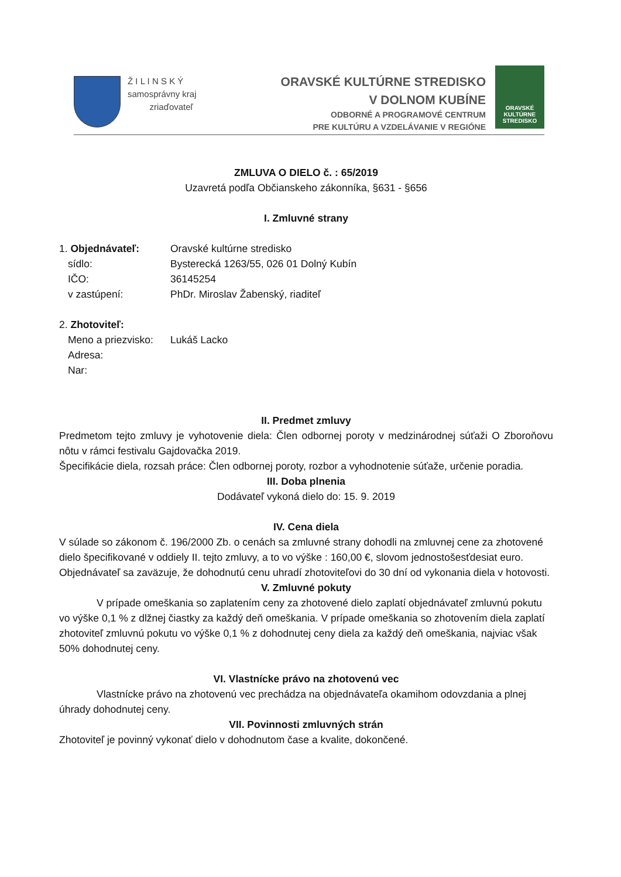Ž I L I N S K Ý
samosprávny kraj
zriaďovateľ
ORAVSKÉ KULTÚRNE STREDISKO
V DOLNOM KUBÍNE
ODBORNÉ A PROGRAMOVÉ CENTRUM
PRE KULTÚRU A VZDELÁVANIE V REGIÓNE
ORAVSKÉ
KULTÚRNE
STREDISKO
ZMLUVA O DIELO č. : 65/2019
Uzavretá podľa Občianskeho zákonníka, §631 - §656
I. Zmluvné strany
1. Objednávateľ: Oravské kultúrne stredisko
sídlo: Bysterecká 1263/55, 026 01 Dolný Kubín
IČO: 36145254
v zastúpení: PhDr. Miroslav Žabenský, riaditeľ
2. Zhotoviteľ:
Meno a priezvisko: Lukáš Lacko
Adresa:
Nar:
II. Predmet zmluvy
Predmetom tejto zmluvy je vyhotovenie diela: Člen odbornej poroty v medzinárodnej súťaži O Zboroňovu nôtu v rámci festivalu Gajdovačka 2019.
Špecifikácie diela, rozsah práce: Člen odbornej poroty, rozbor a vyhodnotenie súťaže, určenie poradia.
III. Doba plnenia
Dodávateľ vykoná dielo do: 15. 9. 2019
IV. Cena diela
V súlade so zákonom č. 196/2000 Zb. o cenách sa zmluvné strany dohodli na zmluvnej cene za zhotovené dielo špecifikované v oddiely II. tejto zmluvy, a to vo výške : 160,00 €, slovom jednostošesťdesiat euro.
Objednávateľ sa zaväzuje, že dohodnutú cenu uhradí zhotoviteľovi do 30 dní od vykonania diela v hotovosti.
V. Zmluvné pokuty
V prípade omeškania so zaplatením ceny za zhotovené dielo zaplatí objednávateľ zmluvnú pokutu vo výške 0,1 % z dlžnej čiastky za každý deň omeškania. V prípade omeškania so zhotovením diela zaplatí zhotoviteľ zmluvnú pokutu vo výške 0,1 % z dohodnutej ceny diela za každý deň omeškania, najviac však 50% dohodnutej ceny.
VI. Vlastnícke právo na zhotovenú vec
Vlastnícke právo na zhotovenú vec prechádza na objednávateľa okamihom odovzdania a plnej úhrady dohodnutej ceny.
VII. Povinnosti zmluvných strán
Zhotoviteľ je povinný vykonať dielo v dohodnutom čase a kvalite, dokončené.